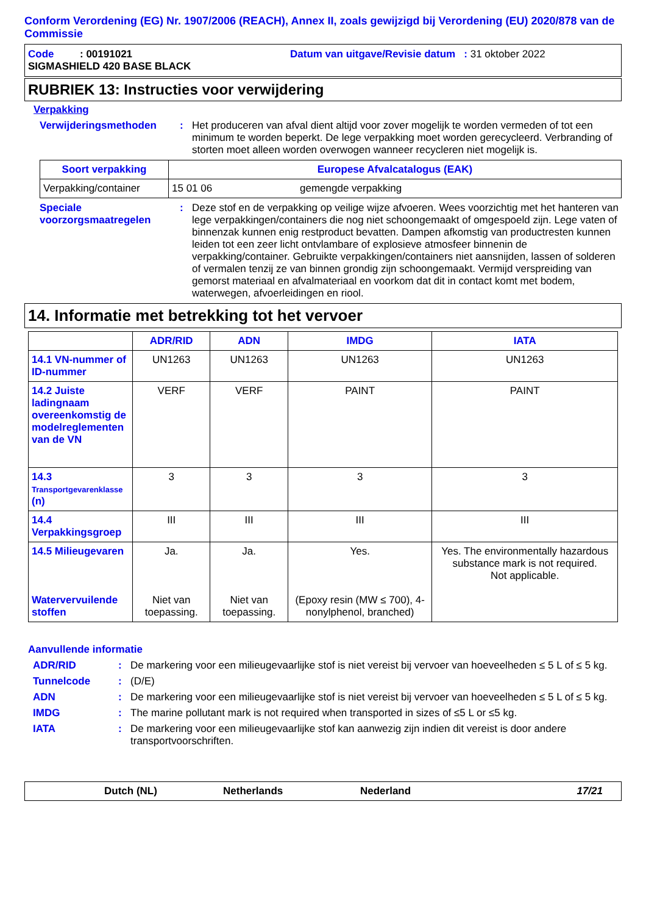Conform Verordening (EG) Nr. 1907/2006 (REACH), Annex II, zoals gewijzigd bij Verordening (EU) 2020/878 van de Commissie
Code : 00191021 Datum van uitgave/Revisie datum : 31 oktober 2022
SIGMASHIELD 420 BASE BLACK
RUBRIEK 13: Instructies voor verwijdering
Verpakking
Verwijderingsmethoden : Het produceren van afval dient altijd voor zover mogelijk te worden vermeden of tot een minimum te worden beperkt. De lege verpakking moet worden gerecycleerd. Verbranding of storten moet alleen worden overwogen wanneer recycleren niet mogelijk is.
| Soort verpakking | Europese Afvalcatalogus (EAK) | |
| --- | --- | --- |
| Verpakking/container | 15 01 06 | gemengde verpakking |
Speciale voorzorgsmaatregelen
: Deze stof en de verpakking op veilige wijze afvoeren. Wees voorzichtig met het hanteren van lege verpakkingen/containers die nog niet schoongemaakt of omgespoeld zijn. Lege vaten of binnenzak kunnen enig restproduct bevatten. Dampen afkomstig van productresten kunnen leiden tot een zeer licht ontvlambare of explosieve atmosfeer binnenin de verpakking/container. Gebruikte verpakkingen/containers niet aansnijden, lassen of solderen of vermalen tenzij ze van binnen grondig zijn schoongemaakt. Vermijd verspreiding van gemorst materiaal en afvalmateriaal en voorkom dat dit in contact komt met bodem, waterwegen, afvoerleidingen en riool.
14. Informatie met betrekking tot het vervoer
| | ADR/RID | ADN | IMDG | IATA |
| --- | --- | --- | --- | --- |
| 14.1 VN-nummer of ID-nummer | UN1263 | UN1263 | UN1263 | UN1263 |
| 14.2 Juiste ladingnaam overeenkomstig de modelreglementen van de VN | VERF | VERF | PAINT | PAINT |
| 14.3 Transportgevarenklasse (n) | 3 | 3 | 3 | 3 |
| 14.4 Verpakkingsgroep | III | III | III | III |
| 14.5 Milieugevaren Watervervuilende stoffen | Ja. Niet van toepassing. | Ja. Niet van toepassing. | Yes. (Epoxy resin (MW ≤ 700), 4-nonylphenol, branched) | Yes. The environmentally hazardous substance mark is not required. Not applicable. |
Aanvullende informatie
ADR/RID : De markering voor een milieugevaarlijke stof is niet vereist bij vervoer van hoeveelheden ≤ 5 L of ≤ 5 kg.
Tunnelcode : (D/E)
ADN : De markering voor een milieugevaarlijke stof is niet vereist bij vervoer van hoeveelheden ≤ 5 L of ≤ 5 kg.
IMDG : The marine pollutant mark is not required when transported in sizes of ≤5 L or ≤5 kg.
IATA : De markering voor een milieugevaarlijke stof kan aanwezig zijn indien dit vereist is door andere transportvoorschriften.
Dutch (NL) Netherlands Nederland 17/21